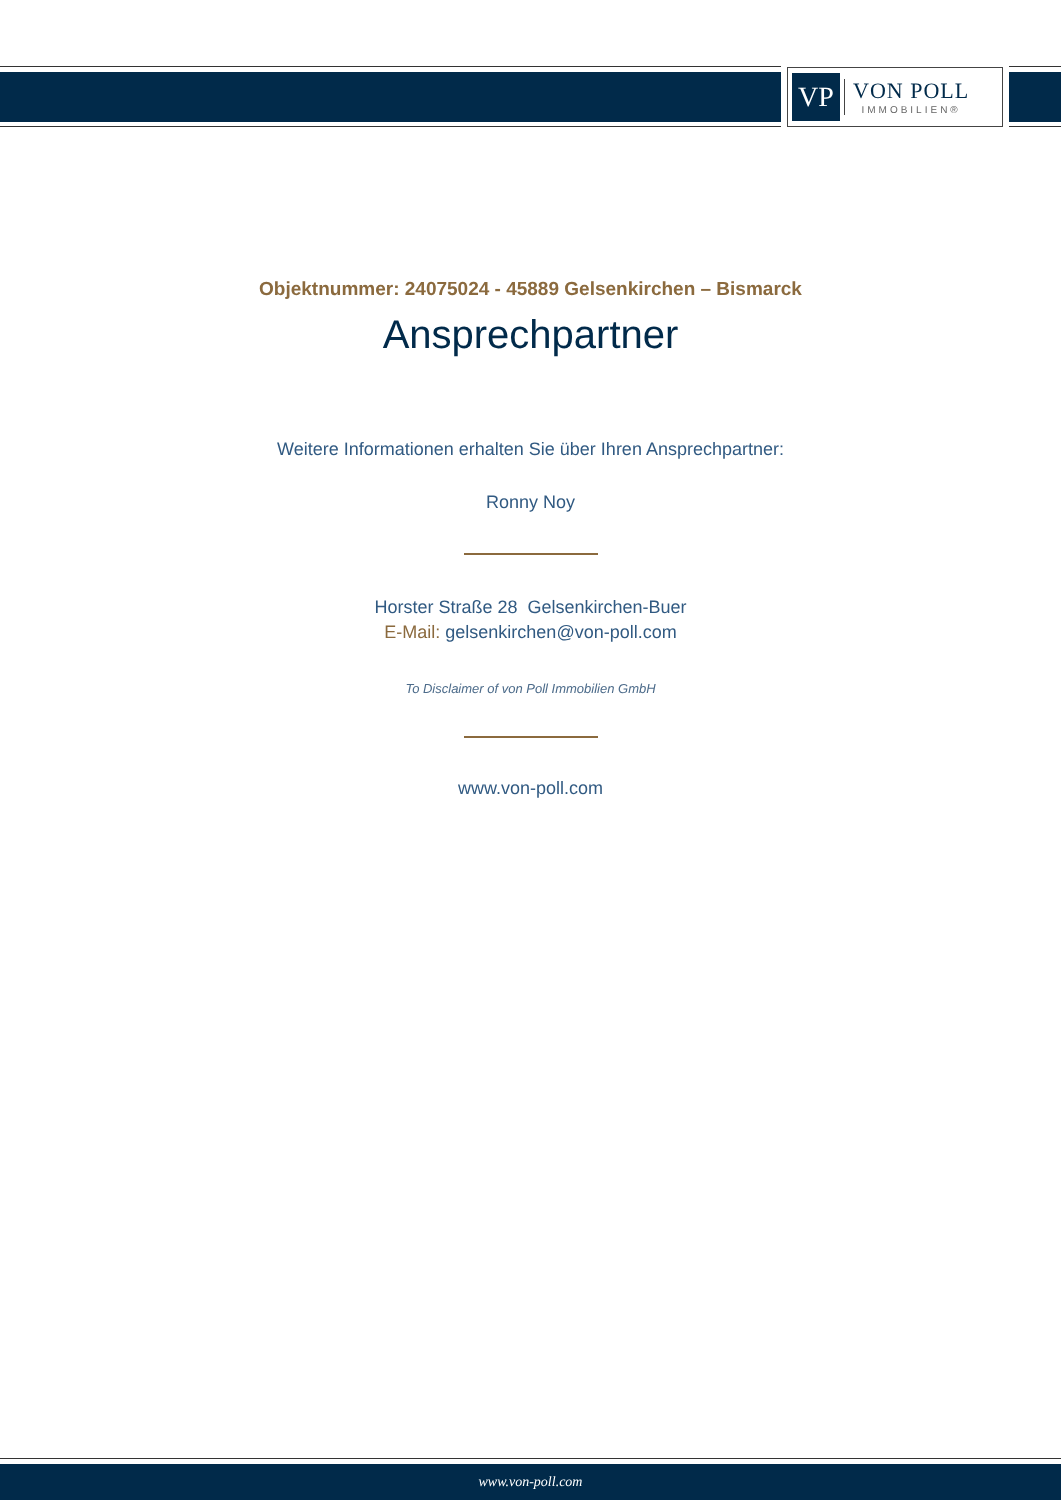VP
VON POLL
IMMOBILIEN®
Objektnummer: 24075024 - 45889 Gelsenkirchen – Bismarck
Ansprechpartner
Weitere Informationen erhalten Sie über Ihren Ansprechpartner:
Ronny Noy
Horster Straße 28 Gelsenkirchen-Buer
E-Mail: gelsenkirchen@von-poll.com
To Disclaimer of von Poll Immobilien GmbH
www.von-poll.com
www.von-poll.com